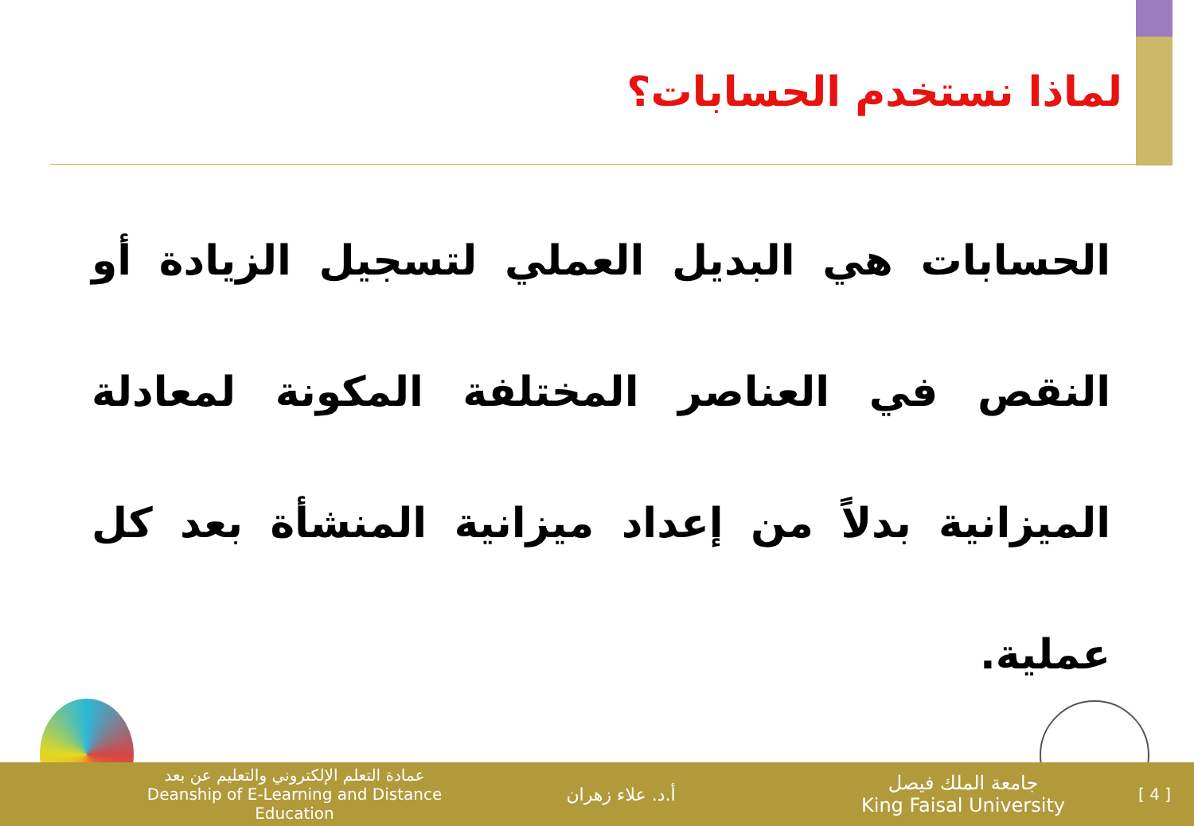لماذا نستخدم الحسابات؟
الحسابات هي البديل العملي لتسجيل الزيادة أو النقص في العناصر المختلفة المكونة لمعادلة الميزانية بدلاً من إعداد ميزانية المنشأة بعد كل عملية.
عمادة التعلم الإلكتروني والتعليم عن بعد
Deanship of E-Learning and Distance Education
أ.د. علاء زهران
جامعة الملك فيصل
King Faisal University
[ 4 ]